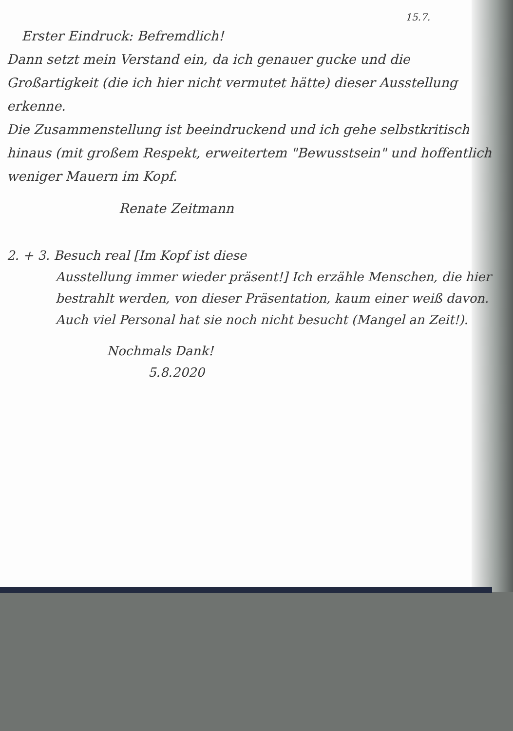15.7.
Erster Eindruck: Befremdlich!
Dann setzt mein Verstand ein, da ich genauer gucke und die Großartigkeit (die ich hier nicht vermutet hätte) dieser Ausstellung erkenne.
Die Zusammenstellung ist beeindruckend und ich gehe selbstkritisch hinaus (mit großem Respekt, erweitertem "Bewusstsein" und hoffentlich weniger Mauern im Kopf.
Renate Zeitmann
2. + 3. Besuch real [Im Kopf ist diese
Ausstellung immer wieder präsent!] Ich erzähle Menschen, die hier bestrahlt werden, von dieser Präsentation, kaum einer weiß davon. Auch viel Personal hat sie noch nicht besucht (Mangel an Zeit!).
Nochmals Dank!
5.8.2020